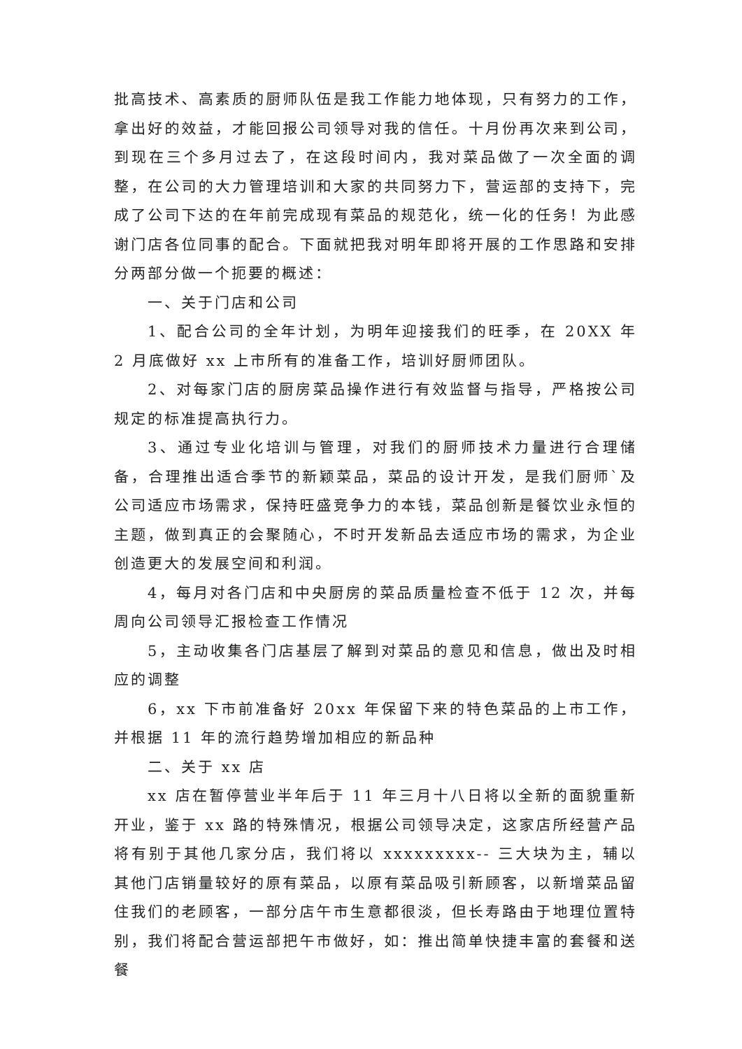批高技术、高素质的厨师队伍是我工作能力地体现，只有努力的工作，拿出好的效益，才能回报公司领导对我的信任。十月份再次来到公司，到现在三个多月过去了，在这段时间内，我对菜品做了一次全面的调整，在公司的大力管理培训和大家的共同努力下，营运部的支持下，完成了公司下达的在年前完成现有菜品的规范化，统一化的任务！为此感谢门店各位同事的配合。下面就把我对明年即将开展的工作思路和安排分两部分做一个扼要的概述：
一、关于门店和公司
1、配合公司的全年计划，为明年迎接我们的旺季，在 20XX 年 2 月底做好 xx 上市所有的准备工作，培训好厨师团队。
2、对每家门店的厨房菜品操作进行有效监督与指导，严格按公司规定的标准提高执行力。
3、通过专业化培训与管理，对我们的厨师技术力量进行合理储备，合理推出适合季节的新颖菜品，菜品的设计开发，是我们厨师`及公司适应市场需求，保持旺盛竞争力的本钱，菜品创新是餐饮业永恒的主题，做到真正的会聚随心，不时开发新品去适应市场的需求，为企业创造更大的发展空间和利润。
4，每月对各门店和中央厨房的菜品质量检查不低于 12 次，并每周向公司领导汇报检查工作情况
5，主动收集各门店基层了解到对菜品的意见和信息，做出及时相应的调整
6，xx 下市前准备好 20xx 年保留下来的特色菜品的上市工作，并根据 11 年的流行趋势增加相应的新品种
二、关于 xx 店
xx 店在暂停营业半年后于 11 年三月十八日将以全新的面貌重新开业，鉴于 xx 路的特殊情况，根据公司领导决定，这家店所经营产品将有别于其他几家分店，我们将以 xxxxxxxxx-- 三大块为主，辅以其他门店销量较好的原有菜品，以原有菜品吸引新顾客，以新增菜品留住我们的老顾客，一部分店午市生意都很淡，但长寿路由于地理位置特别，我们将配合营运部把午市做好，如：推出简单快捷丰富的套餐和送餐